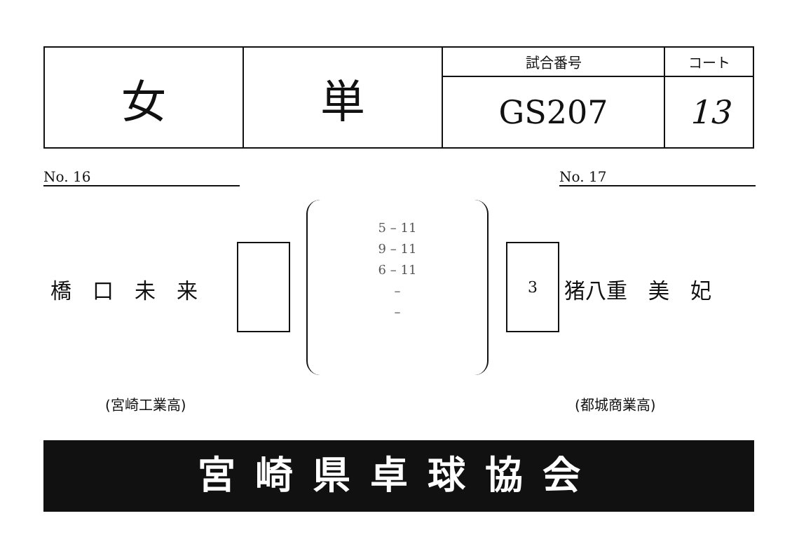| 女 | 単 | 試合番号 | コート |
| | | GS207 | 13 |
No. 16 No. 17
橋　口　未　来
5 – 11
9 – 11
6 – 11
–
–
3
猪八重　美　妃
(宮崎工業高) (都城商業高)
宮崎県卓球協会